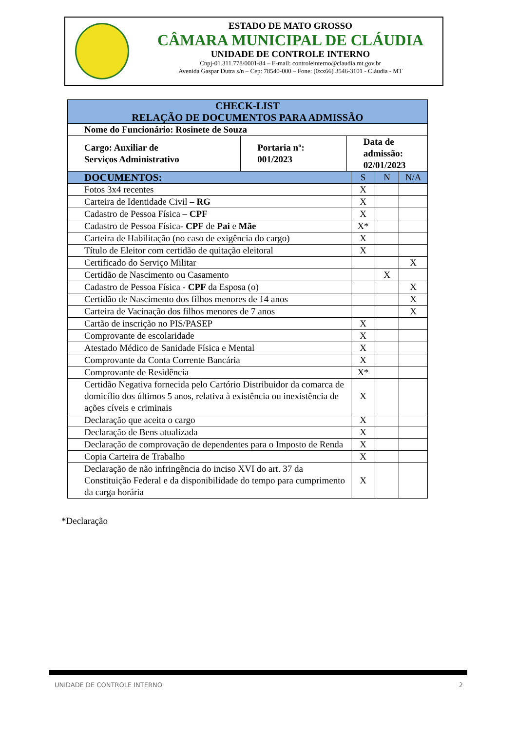ESTADO DE MATO GROSSO
CÂMARA MUNICIPAL DE CLÁUDIA
UNIDADE DE CONTROLE INTERNO
Cnpj-01.311.778/0001-84 – E-mail: controleinterno@claudia.mt.gov.br
Avenida Gaspar Dutra s/n – Cep: 78540-000 – Fone: (0xx66) 3546-3101 - Cláudia - MT
| CHECK-LIST RELAÇÃO DE DOCUMENTOS PARA ADMISSÃO | | | | | |
| --- | --- | --- | --- | --- | --- |
| Nome do Funcionário: Rosinete de Souza | | | | | |
| Cargo: Auxiliar de Serviços Administrativo | Portaria nº: 001/2023 | Data de admissão: 02/01/2023 | | | |
| DOCUMENTOS: | | | S | N | N/A |
| Fotos 3x4 recentes | | | X | | |
| Carteira de Identidade Civil – RG | | | X | | |
| Cadastro de Pessoa Física – CPF | | | X | | |
| Cadastro de Pessoa Física- CPF de Pai e Mãe | | | X* | | |
| Carteira de Habilitação (no caso de exigência do cargo) | | | X | | |
| Título de Eleitor com certidão de quitação eleitoral | | | X | | |
| Certificado do Serviço Militar | | | | | X |
| Certidão de Nascimento ou Casamento | | | | X | |
| Cadastro de Pessoa Física - CPF da Esposa (o) | | | | | X |
| Certidão de Nascimento dos filhos menores de 14 anos | | | | | X |
| Carteira de Vacinação dos filhos menores de 7 anos | | | | | X |
| Cartão de inscrição no PIS/PASEP | | | X | | |
| Comprovante de escolaridade | | | X | | |
| Atestado Médico de Sanidade Física e Mental | | | X | | |
| Comprovante da Conta Corrente Bancária | | | X | | |
| Comprovante de Residência | | | X* | | |
| Certidão Negativa fornecida pelo Cartório Distribuidor da comarca de domicílio dos últimos 5 anos, relativa à existência ou inexistência de ações cíveis e criminais | | | X | | |
| Declaração que aceita o cargo | | | X | | |
| Declaração de Bens atualizada | | | X | | |
| Declaração de comprovação de dependentes para o Imposto de Renda | | | X | | |
| Copia Carteira de Trabalho | | | X | | |
| Declaração de não infringência do inciso XVI do art. 37 da Constituição Federal e da disponibilidade do tempo para cumprimento da carga horária | | | X | | |
*Declaração
UNIDADE DE CONTROLE INTERNO 2